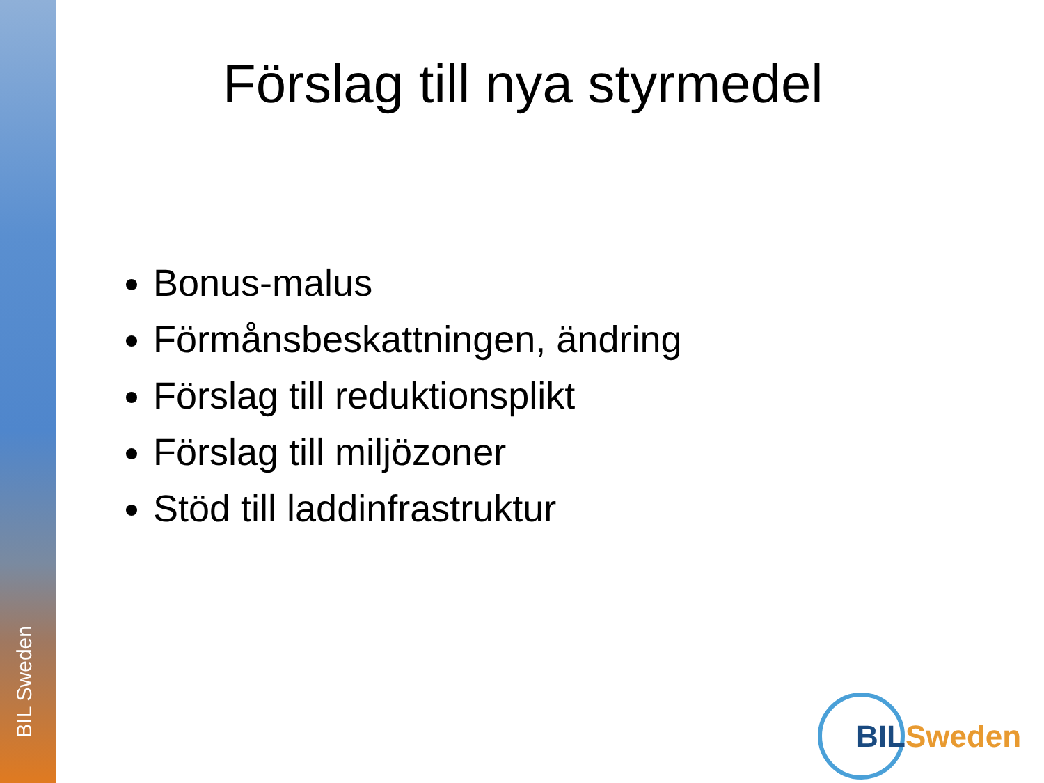BIL Sweden
Förslag till nya styrmedel
Bonus-malus
Förmånsbeskattningen, ändring
Förslag till reduktionsplikt
Förslag till miljözoner
Stöd till laddinfrastruktur
BIL Sweden